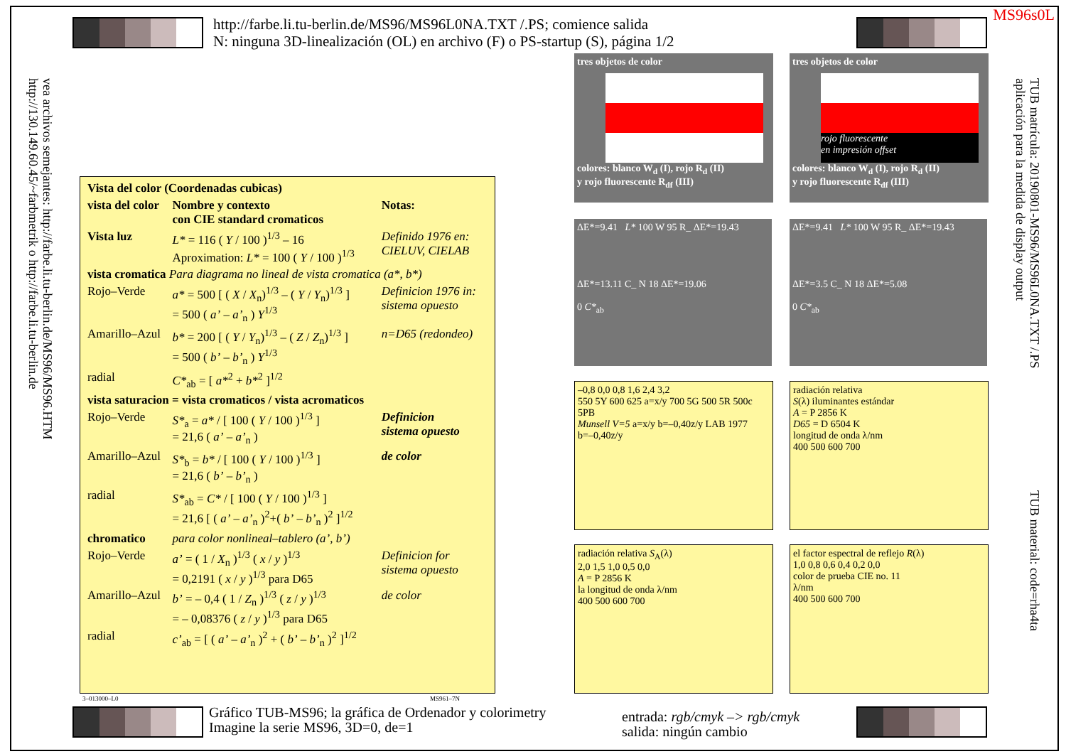MS96s0L
http://farbe.li.tu-berlin.de/MS96/MS96L0NA.TXT /.PS; comience salida
N: ninguna 3D-linealización (OL) en archivo (F) o PS-startup (S), página 1/2
http://130.149.60.45/~farbmetrik o http://farbe.li.tu-berlin.de
vea archivos semejantes: http://farbe.li.tu-berlin.de/MS96/MS96.HTM
aplicación para la medida de display output
TUB matrícula: 20190801-MS96/MS96L0NA.TXT /.PS
TUB material: code=rha4ta
| Vista del color (Coordenadas cubicas) | | |
| vista del color | Nombre y contexto con CIE standard cromaticos | Notas: |
| Vista luz | L* = 116 ( Y / 100 )<sup>1/3</sup> – 16 Aproximation: L* = 100 ( Y / 100 )<sup>1/3</sup> | Definido 1976 en: CIELUV, CIELAB |
| vista cromatica Para diagrama no lineal de vista cromatica (a*, b*) | | |
| Rojo–Verde | a* = 500 [ ( X / X<sub>n</sub>)<sup>1/3</sup> – ( Y / Y<sub>n</sub>)<sup>1/3</sup> ] = 500 ( a’ – a’<sub>n</sub> ) Y<sup>1/3</sup> | Definicion 1976 in: sistema opuesto |
| Amarillo–Azul | b* = 200 [ ( Y / Y<sub>n</sub>)<sup>1/3</sup> – ( Z / Z<sub>n</sub>)<sup>1/3</sup> ] = 500 ( b’ – b’<sub>n</sub> ) Y<sup>1/3</sup> | n=D65 (redondeo) |
| radial | C*<sub>ab</sub> = [ a*<sup>2</sup> + b*<sup>2</sup> ]<sup>1/2</sup> | |
| vista saturacion = vista cromaticos / vista acromaticos | | |
| Rojo–Verde | S*<sub>a</sub> = a* / [ 100 ( Y / 100 )<sup>1/3</sup> ] = 21,6 ( a’ – a’<sub>n</sub> ) | Definicion sistema opuesto |
| Amarillo–Azul | S*<sub>b</sub> = b* / [ 100 ( Y / 100 )<sup>1/3</sup> ] = 21,6 ( b’ – b’<sub>n</sub> ) | de color |
| radial | S*<sub>ab</sub> = C* / [ 100 ( Y / 100 )<sup>1/3</sup> ] = 21,6 [ ( a’ – a’<sub>n</sub> )<sup>2</sup>+( b’ – b’<sub>n</sub> )<sup>2</sup> ]<sup>1/2</sup> | |
| chromatico | para color nonlineal–tablero (a’, b’) | |
| Rojo–Verde | a’ = ( 1 / X<sub>n</sub> )<sup>1/3</sup> ( x / y )<sup>1/3</sup> = 0,2191 ( x / y )<sup>1/3</sup> para D65 | Definicion for sistema opuesto |
| Amarillo–Azul | b’ = – 0,4 ( 1 / Z<sub>n</sub> )<sup>1/3</sup> ( z / y )<sup>1/3</sup> = – 0,08376 ( z / y )<sup>1/3</sup> para D65 | de color |
| radial | c’<sub>ab</sub> = [ ( a’ – a’<sub>n</sub> )<sup>2</sup> + ( b’ – b’<sub>n</sub> )<sup>2</sup> ]<sup>1/2</sup> | |
3–013000–L0 MS961–7N
tres objetos de color
colores: blanco W<sub>d</sub> (I), rojo R<sub>d</sub> (II)
y rojo fluorescente R<sub>df</sub> (III)
tres objetos de color
rojo fluorescente
en impresión offset
colores: blanco W<sub>d</sub> (I), rojo R<sub>d</sub> (II)
y rojo fluorescente R<sub>df</sub> (III)
ΔE*=9.41 L* 100 W 95 R_ ΔE*=19.43
ΔE*=13.11 C_ N 18 ΔE*=19.06
0 C*<sub>ab</sub>
ΔE*=9.41 L* 100 W 95 R_ ΔE*=19.43
ΔE*=3.5 C_ N 18 ΔE*=5.08
0 C*<sub>ab</sub>
–0,8 0,0 0,8 1,6 2,4 3,2
550 5Y 600 625 a=x/y 700 5G 500 5R 500c 5PB
Munsell V=5 a=x/y b=–0,40z/y LAB 1977
b=–0,40z/y
radiación relativa
S(λ) iluminantes estándar
A = P 2856 K
D65 = D 6504 K
longitud de onda λ/nm
400 500 600 700
radiación relativa S<sub>A</sub>(λ)
2,0 1,5 1,0 0,5 0,0
A = P 2856 K
la longitud de onda λ/nm
400 500 600 700
el factor espectral de reflejo R(λ)
1,0 0,8 0,6 0,4 0,2 0,0
color de prueba CIE no. 11
λ/nm
400 500 600 700
Gráfico TUB-MS96; la gráfica de Ordenador y colorimetry
Imagine la serie MS96, 3D=0, de=1
entrada: rgb/cmyk –> rgb/cmyk
salida: ningún cambio